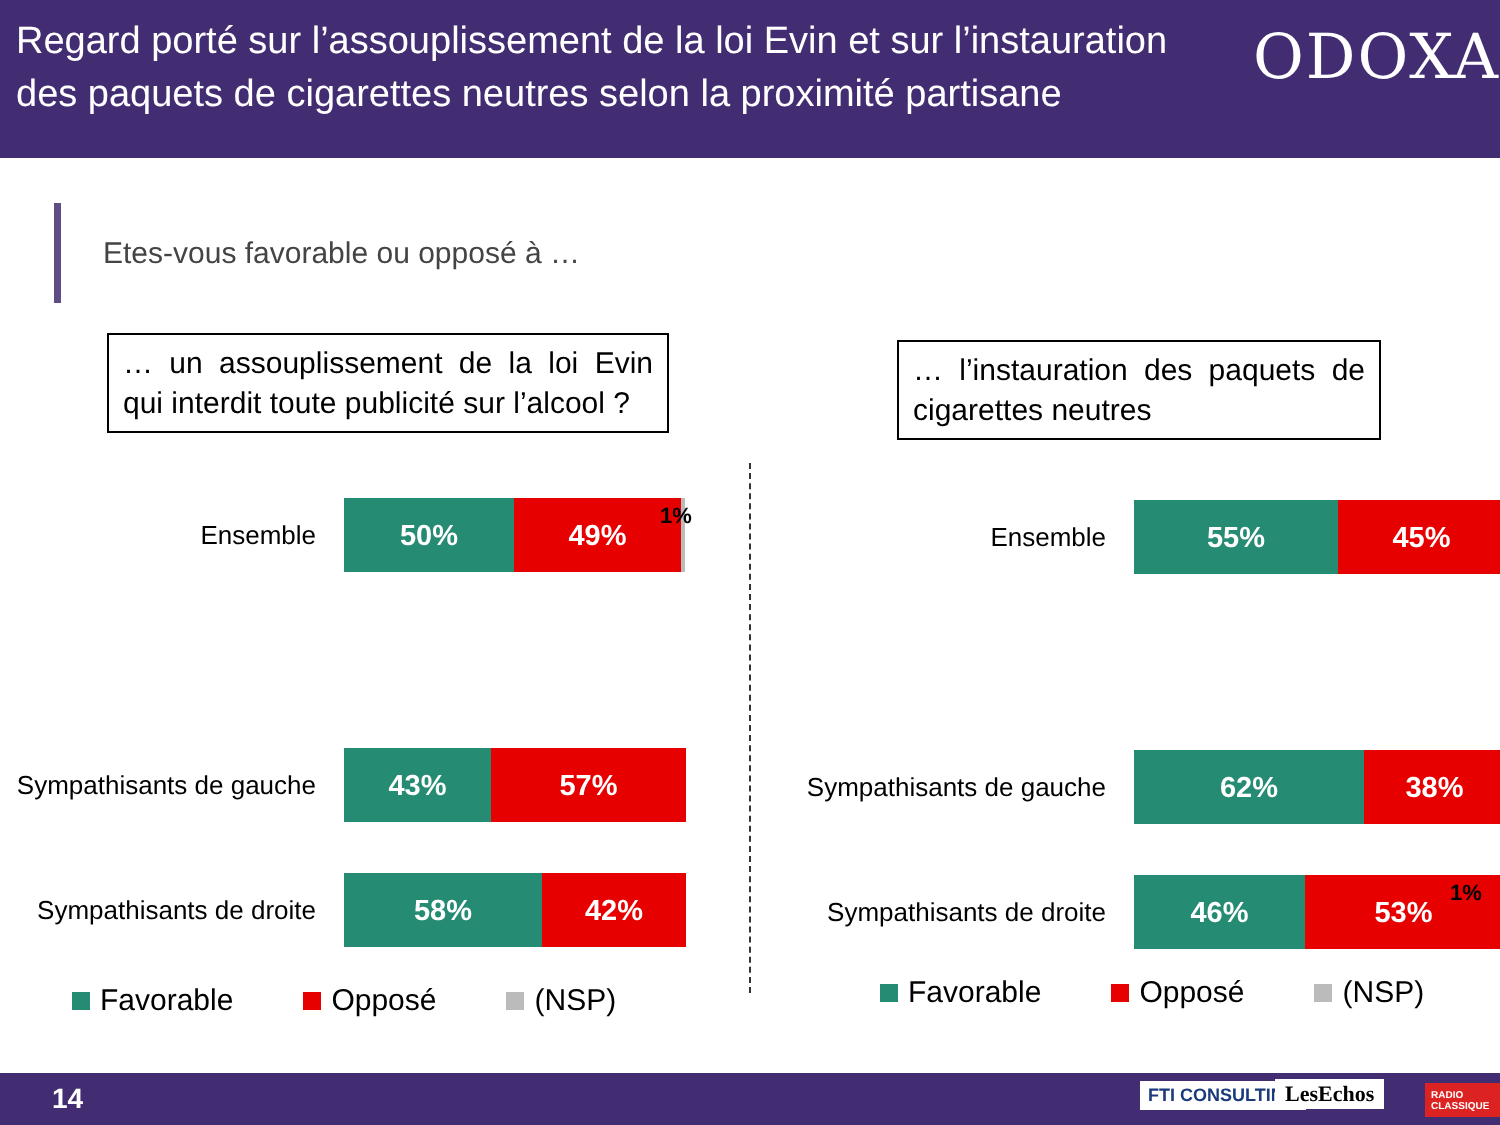Regard porté sur l’assouplissement de la loi Evin et sur l’instauration des paquets de cigarettes neutres selon la proximité partisane
ODOXA
Etes-vous favorable ou opposé à …
… un assouplissement de la loi Evin qui interdit toute publicité sur l’alcool ?
Ensemble
50% 49%
1%
Sympathisants de gauche
43% 57%
Sympathisants de droite
58% 42%
Favorable Opposé (NSP)
… l’instauration des paquets de cigarettes neutres
Ensemble
55% 45%
Sympathisants de gauche
62% 38%
Sympathisants de droite
46% 53%
1%
Favorable Opposé (NSP)
14 FTI CONSULTING LesEchos RADIO CLASSIQUE